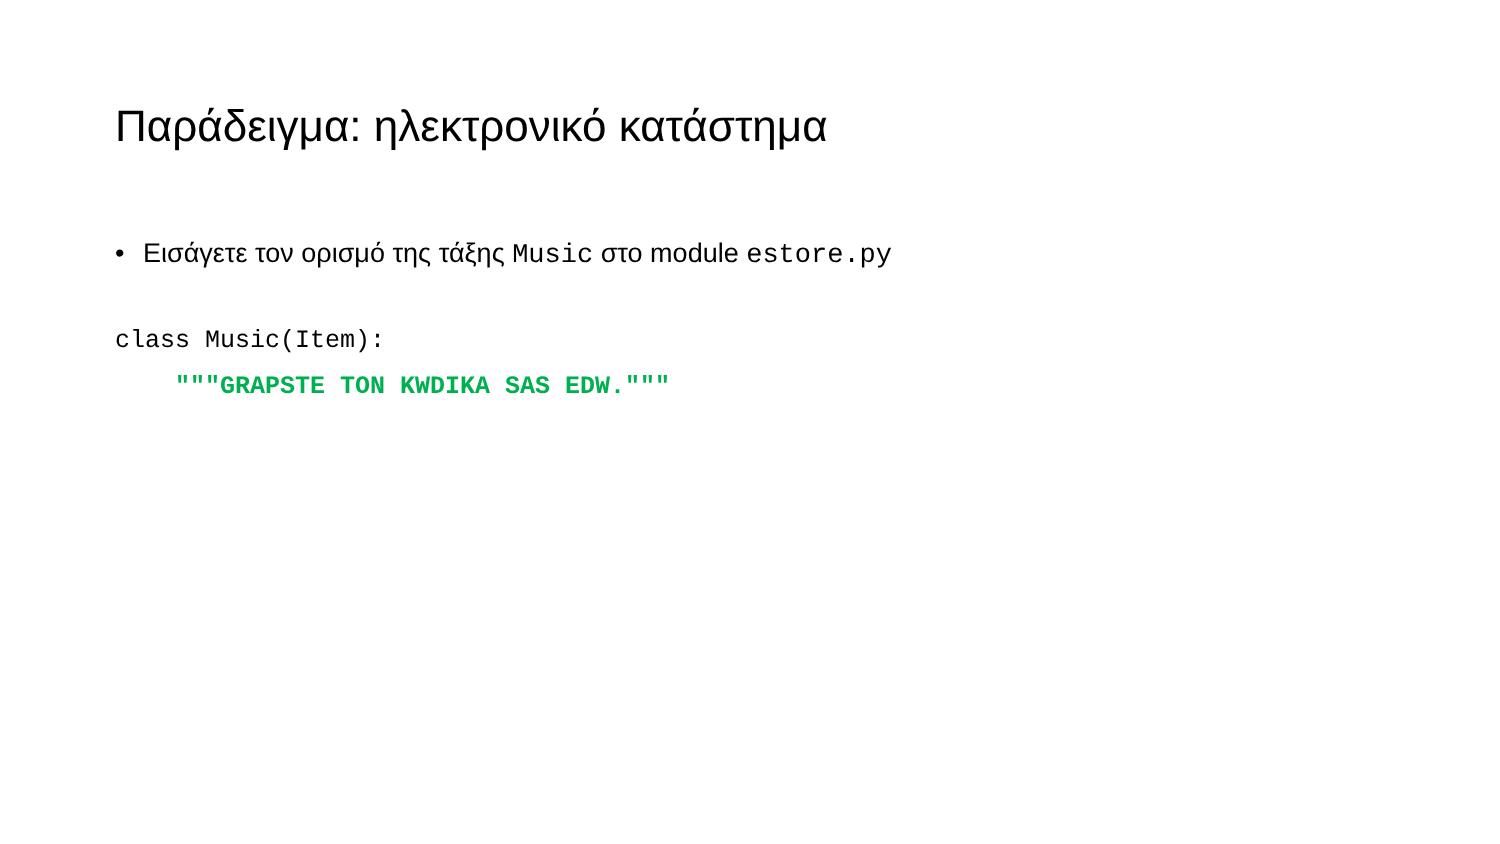Παράδειγμα: ηλεκτρονικό κατάστημα
• Εισάγετε τον ορισμό της τάξης Music στο module estore.py
class Music(Item):
    """GRAPSTE TON KWDIKA SAS EDW."""